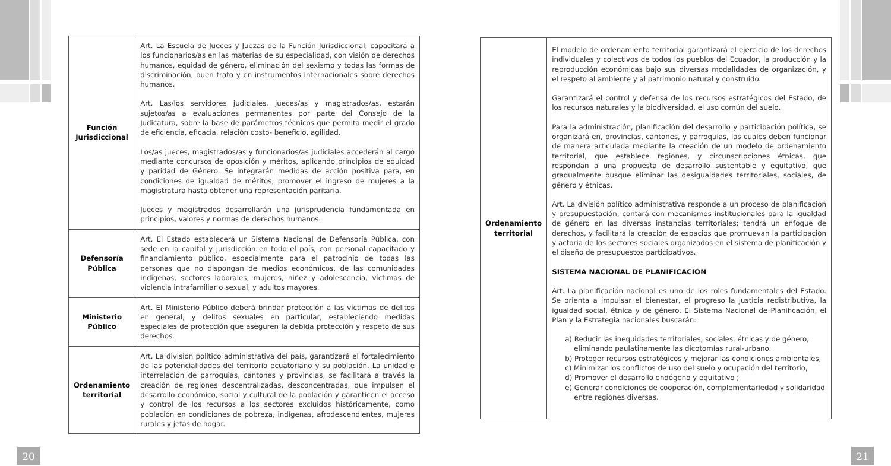| Función Jurisdiccional | Art. La Escuela de Jueces y Juezas de la Función Jurisdiccional, capacitará a los funcionarios/as en las materias de su especialidad, con visión de derechos humanos, equidad de género, eliminación del sexismo y todas las formas de discriminación, buen trato y en instrumentos internacionales sobre derechos humanos. Art. Las/los servidores judiciales, jueces/as y magistrados/as, estarán sujetos/as a evaluaciones permanentes por parte del Consejo de la Judicatura, sobre la base de parámetros técnicos que permita medir el grado de eficiencia, eficacia, relación costo- beneficio, agilidad. Los/as jueces, magistrados/as y funcionarios/as judiciales accederán al cargo mediante concursos de oposición y méritos, aplicando principios de equidad y paridad de Género. Se integrarán medidas de acción positiva para, en condiciones de igualdad de méritos, promover el ingreso de mujeres a la magistratura hasta obtener una representación paritaria. Jueces y magistrados desarrollarán una jurisprudencia fundamentada en principios, valores y normas de derechos humanos. |
| Defensoría Pública | Art. El Estado establecerá un Sistema Nacional de Defensoría Pública, con sede en la capital y jurisdicción en todo el país, con personal capacitado y financiamiento público, especialmente para el patrocinio de todas las personas que no dispongan de medios económicos, de las comunidades indígenas, sectores laborales, mujeres, niñez y adolescencia, víctimas de violencia intrafamiliar o sexual, y adultos mayores. |
| Ministerio Público | Art. El Ministerio Público deberá brindar protección a las víctimas de delitos en general, y delitos sexuales en particular, estableciendo medidas especiales de protección que aseguren la debida protección y respeto de sus derechos. |
| Ordenamiento territorial | Art. La división político administrativa del país, garantizará el fortalecimiento de las potencialidades del territorio ecuatoriano y su población. La unidad e interrelación de parroquias, cantones y provincias, se facilitará a través la creación de regiones descentralizadas, desconcentradas, que impulsen el desarrollo económico, social y cultural de la población y garanticen el acceso y control de los recursos a los sectores excluidos históricamente, como población en condiciones de pobreza, indígenas, afrodescendientes, mujeres rurales y jefas de hogar. |
20
| Ordenamiento territorial | El modelo de ordenamiento territorial garantizará el ejercicio de los derechos individuales y colectivos de todos los pueblos del Ecuador, la producción y la reproducción económicas bajo sus diversas modalidades de organización, y el respeto al ambiente y al patrimonio natural y construido. Garantizará el control y defensa de los recursos estratégicos del Estado, de los recursos naturales y la biodiversidad, el uso común del suelo. Para la administración, planificación del desarrollo y participación política, se organizará en, provincias, cantones, y parroquias, las cuales deben funcionar de manera articulada mediante la creación de un modelo de ordenamiento territorial, que establece regiones, y circunscripciones étnicas, que respondan a una propuesta de desarrollo sustentable y equitativo, que gradualmente busque eliminar las desigualdades territoriales, sociales, de género y étnicas. Art. La división político administrativa responde a un proceso de planificación y presupuestación; contará con mecanismos institucionales para la igualdad de género en las diversas instancias territoriales; tendrá un enfoque de derechos, y facilitará la creación de espacios que promuevan la participación y actoria de los sectores sociales organizados en el sistema de planificación y el diseño de presupuestos participativos. SISTEMA NACIONAL DE PLANIFICACIÓN Art. La planificación nacional es uno de los roles fundamentales del Estado. Se orienta a impulsar el bienestar, el progreso la justicia redistributiva, la igualdad social, étnica y de género. El Sistema Nacional de Planificación, el Plan y la Estrategia nacionales buscarán: a) Reducir las inequidades territoriales, sociales, étnicas y de género, eliminando paulatinamente las dicotomías rural-urbano. b) Proteger recursos estratégicos y mejorar las condiciones ambientales, c) Minimizar los conflictos de uso del suelo y ocupación del territorio, d) Promover el desarrollo endógeno y equitativo ; e) Generar condiciones de cooperación, complementariedad y solidaridad entre regiones diversas. |
21